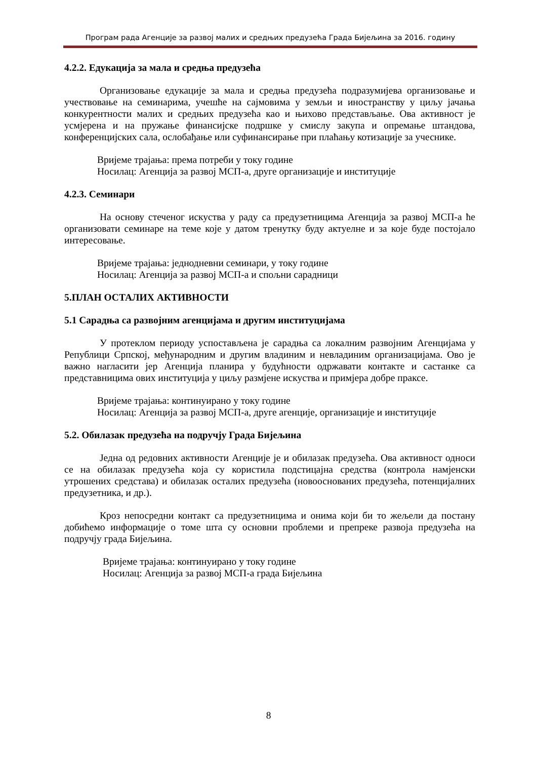Програм рада Агенције за развој малих и средњих предузећа Града Бијељина за 2016. годину
4.2.2. Едукација за мала и средња предузећа
Организовање едукације за мала и средња предузећа подразумијева организовање и учествовање на семинарима, учешће на сајмовима у земљи и иностранству у циљу јачања конкурентности малих и средњих предузећа као и њихово представљање. Ова активност је усмјерена и на пружање финансијске подршке у смислу закупа и опремање штандова, конференцијских сала, ослобађање или суфинансирање при плаћању котизације за учеснике.
Вријеме трајања: према потреби у току године
Носилац: Агенција за развој МСП-а, друге организације и институције
4.2.3. Семинари
На основу стеченог искуства у раду са предузетницима Агенција за развој МСП-а ће организовати семинаре на теме које у датом тренутку буду актуелне и за које буде постојало интересовање.
Вријеме трајања: једнодневни семинари, у току године
Носилац: Агенција за развој МСП-а и спољни сарадници
5.ПЛАН ОСТАЛИХ АКТИВНОСТИ
5.1 Сарадња са развојним агенцијама и другим институцијама
У протеклом периоду успостављена је сарадња са локалним развојним Агенцијама у Републици Српској, међународним и другим владиним и невладиним организацијама. Ово је важно нагласити јер Агенција планира у будућности одржавати контакте и састанке са представницима ових институција у циљу размјене искуства и примјера добре праксе.
Вријеме трајања: континуирано у току године
Носилац: Агенција за развој МСП-а, друге агенције, организације и институције
5.2. Обилазак предузећа на подручју Града Бијељина
Једна од редовних активности Агенције је и обилазак предузећа. Ова активност односи се на обилазак предузећа која су користила подстицајна средства (контрола намјенски утрошених средстава) и обилазак осталих предузећа (новооснованих предузећа, потенцијалних предузетника, и др.).
Кроз непосредни контакт са предузетницима и онима који би то жељели да постану добићемо информације о томе шта су основни проблеми и препреке развоја предузећа на подручју града Бијељина.
Вријеме трајања: континуирано у току године
Носилац: Агенција за развој МСП-а града Бијељина
8